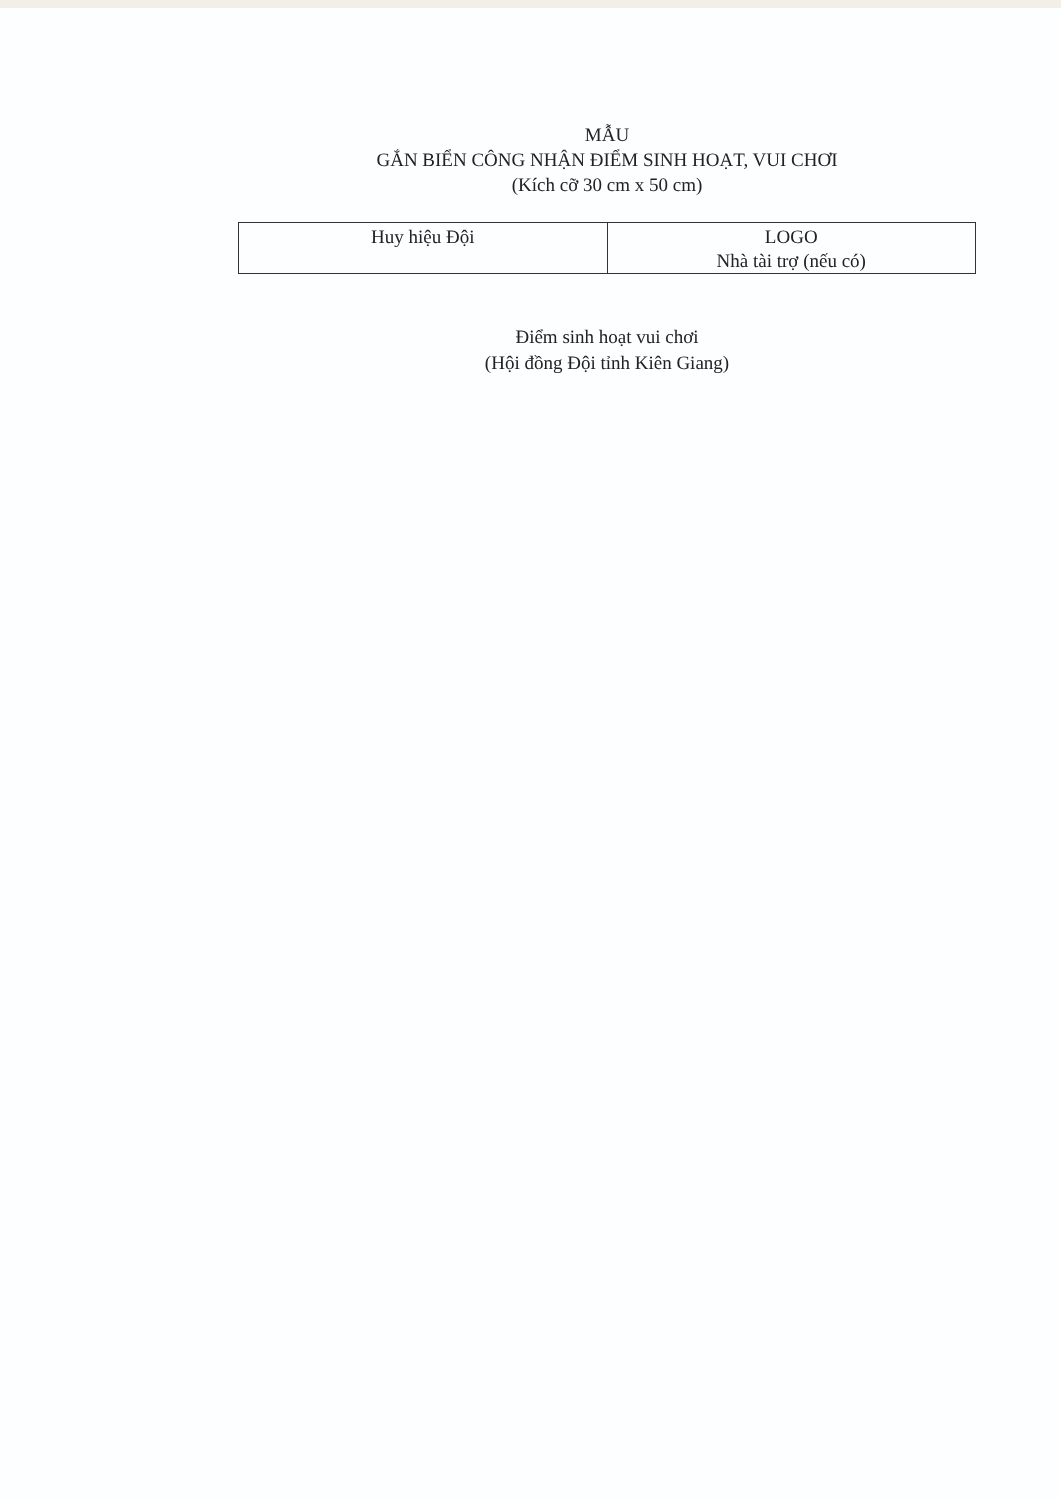MẪU
GẮN BIỂN CÔNG NHẬN ĐIỂM SINH HOẠT, VUI CHƠI
(Kích cỡ 30 cm x 50 cm)
| Huy hiệu Đội | LOGO Nhà tài trợ (nếu có) |
Điểm sinh hoạt vui chơi
(Hội đồng Đội tỉnh Kiên Giang)